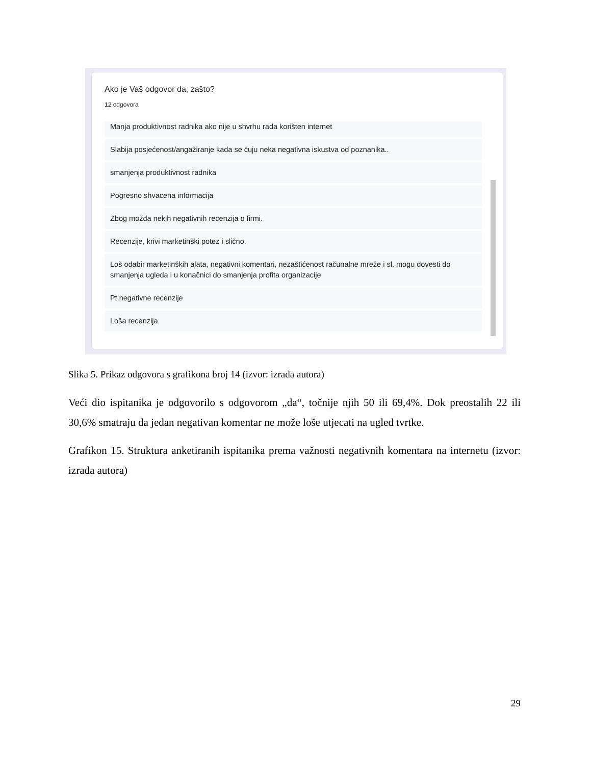Ako je Vaš odgovor da, zašto?
12 odgovora
Manja produktivnost radnika ako nije u shvrhu rada korišten internet
Slabija posjećenost/angažiranje kada se čuju neka negativna iskustva od poznanika..
smanjenja produktivnost radnika
Pogresno shvacena informacija
Zbog možda nekih negativnih recenzija o firmi.
Recenzije, krivi marketinški potez i slično.
Loš odabir marketinških alata, negativni komentari, nezaštićenost računalne mreže i sl. mogu dovesti do smanjenja ugleda i u konačnici do smanjenja profita organizacije
Pt.negativne recenzije
Loša recenzija
Slika 5. Prikaz odgovora s grafikona broj 14 (izvor: izrada autora)
Veći dio ispitanika je odgovorilo s odgovorom „da“, točnije njih 50 ili 69,4%. Dok preostalih 22 ili 30,6% smatraju da jedan negativan komentar ne može loše utjecati na ugled tvrtke.
Grafikon 15. Struktura anketiranih ispitanika prema važnosti negativnih komentara na internetu (izvor: izrada autora)
29